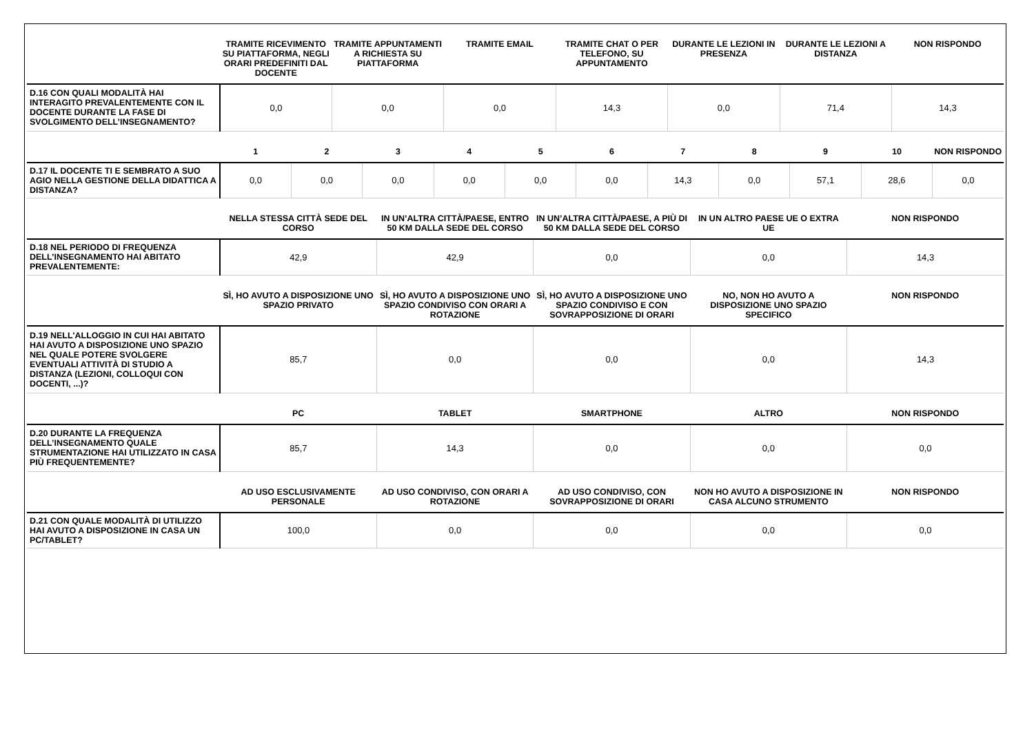| | TRAMITE RICEVIMENTO SU PIATTAFORMA, NEGLI ORARI PREDEFINITI DAL DOCENTE | TRAMITE APPUNTAMENTI A RICHIESTA SU PIATTAFORMA | TRAMITE EMAIL | TRAMITE CHAT O PER TELEFONO, SU APPUNTAMENTO | DURANTE LE LEZIONI IN PRESENZA | DURANTE LE LEZIONI A DISTANZA | NON RISPONDO |
| --- | --- | --- | --- | --- | --- | --- | --- |
| D.16 CON QUALI MODALITÀ HAI INTERAGITO PREVALENTEMENTE CON IL DOCENTE DURANTE LA FASE DI SVOLGIMENTO DELL’INSEGNAMENTO? | 0,0 | 0,0 | 0,0 | 14,3 | 0,0 | 71,4 | 14,3 |
| | 1 | 2 | 3 | 4 | 5 | 6 | 7 | 8 | 9 | 10 | NON RISPONDO |
| --- | --- | --- | --- | --- | --- | --- | --- | --- | --- | --- | --- |
| D.17 IL DOCENTE TI E SEMBRATO A SUO AGIO NELLA GESTIONE DELLA DIDATTICA A DISTANZA? | 0,0 | 0,0 | 0,0 | 0,0 | 0,0 | 0,0 | 14,3 | 0,0 | 57,1 | 28,6 | 0,0 |
| | NELLA STESSA CITTÀ SEDE DEL CORSO | IN UN’ALTRA CITTÀ/PAESE, ENTRO 50 KM DALLA SEDE DEL CORSO | IN UN’ALTRA CITTÀ/PAESE, A PIÙ DI 50 KM DALLA SEDE DEL CORSO | IN UN ALTRO PAESE UE O EXTRA UE | NON RISPONDO |
| --- | --- | --- | --- | --- | --- |
| D.18 NEL PERIODO DI FREQUENZA DELL’INSEGNAMENTO HAI ABITATO PREVALENTEMENTE: | 42,9 | 42,9 | 0,0 | 0,0 | 14,3 |
| | SÌ, HO AVUTO A DISPOSIZIONE UNO SPAZIO PRIVATO | SÌ, HO AVUTO A DISPOSIZIONE UNO SPAZIO CONDIVISO CON ORARI A ROTAZIONE | SÌ, HO AVUTO A DISPOSIZIONE UNO SPAZIO CONDIVISO E CON SOVRAPPOSIZIONE DI ORARI | NO, NON HO AVUTO A DISPOSIZIONE UNO SPAZIO SPECIFICO | NON RISPONDO |
| D.19 NELL'ALLOGGIO IN CUI HAI ABITATO HAI AVUTO A DISPOSIZIONE UNO SPAZIO NEL QUALE POTERE SVOLGERE EVENTUALI ATTIVITÀ DI STUDIO A DISTANZA (LEZIONI, COLLOQUI CON DOCENTI, ...)? | 85,7 | 0,0 | 0,0 | 0,0 | 14,3 |
| | PC | TABLET | SMARTPHONE | ALTRO | NON RISPONDO |
| D.20 DURANTE LA FREQUENZA DELL’INSEGNAMENTO QUALE STRUMENTAZIONE HAI UTILIZZATO IN CASA PIÙ FREQUENTEMENTE? | 85,7 | 14,3 | 0,0 | 0,0 | 0,0 |
| | AD USO ESCLUSIVAMENTE PERSONALE | AD USO CONDIVISO, CON ORARI A ROTAZIONE | AD USO CONDIVISO, CON SOVRAPPOSIZIONE DI ORARI | NON HO AVUTO A DISPOSIZIONE IN CASA ALCUNO STRUMENTO | NON RISPONDO |
| D.21 CON QUALE MODALITÀ DI UTILIZZO HAI AVUTO A DISPOSIZIONE IN CASA UN PC/TABLET? | 100,0 | 0,0 | 0,0 | 0,0 | 0,0 |